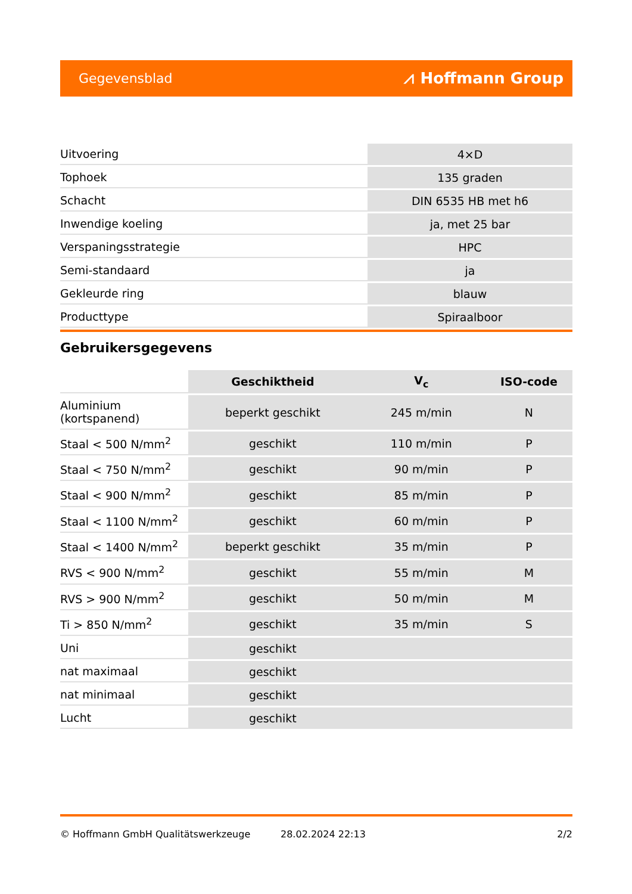Gegevensblad ⩘ Hoffmann Group
| Uitvoering | 4×D |
| Tophoek | 135 graden |
| Schacht | DIN 6535 HB met h6 |
| Inwendige koeling | ja, met 25 bar |
| Verspaningsstrategie | HPC |
| Semi-standaard | ja |
| Gekleurde ring | blauw |
| Producttype | Spiraalboor |
Gebruikersgegevens
| | Geschiktheid | V<sub>c</sub> | ISO-code |
| --- | --- | --- | --- |
| Aluminium (kortspanend) | beperkt geschikt | 245 m/min | N |
| Staal < 500 N/mm<sup>2</sup> | geschikt | 110 m/min | P |
| Staal < 750 N/mm<sup>2</sup> | geschikt | 90 m/min | P |
| Staal < 900 N/mm<sup>2</sup> | geschikt | 85 m/min | P |
| Staal < 1100 N/mm<sup>2</sup> | geschikt | 60 m/min | P |
| Staal < 1400 N/mm<sup>2</sup> | beperkt geschikt | 35 m/min | P |
| RVS < 900 N/mm<sup>2</sup> | geschikt | 55 m/min | M |
| RVS > 900 N/mm<sup>2</sup> | geschikt | 50 m/min | M |
| Ti > 850 N/mm<sup>2</sup> | geschikt | 35 m/min | S |
| Uni | geschikt | | |
| nat maximaal | geschikt | | |
| nat minimaal | geschikt | | |
| Lucht | geschikt | | |
© Hoffmann GmbH Qualitätswerkzeuge 28.02.2024 22:13 2/2